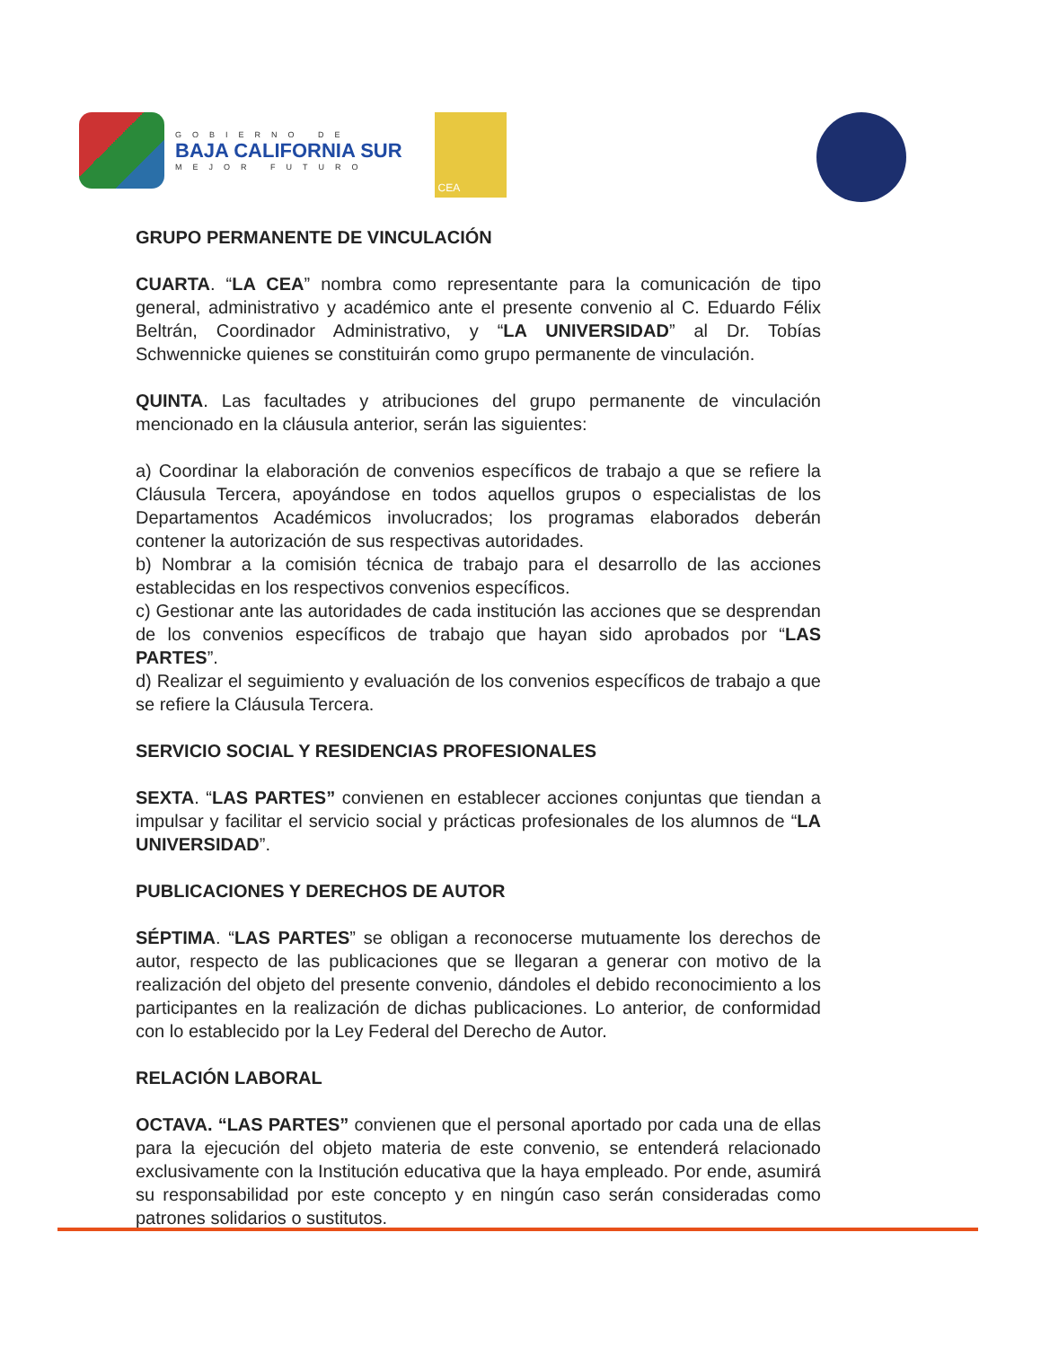GOBIERNO DE
BAJA CALIFORNIA SUR
MEJOR FUTURO
CEA
GRUPO PERMANENTE DE VINCULACIÓN
CUARTA. “LA CEA” nombra como representante para la comunicación de tipo general, administrativo y académico ante el presente convenio al C. Eduardo Félix Beltrán, Coordinador Administrativo, y “LA UNIVERSIDAD” al Dr. Tobías Schwennicke quienes se constituirán como grupo permanente de vinculación.
QUINTA. Las facultades y atribuciones del grupo permanente de vinculación mencionado en la cláusula anterior, serán las siguientes:
a) Coordinar la elaboración de convenios específicos de trabajo a que se refiere la Cláusula Tercera, apoyándose en todos aquellos grupos o especialistas de los Departamentos Académicos involucrados; los programas elaborados deberán contener la autorización de sus respectivas autoridades.
b) Nombrar a la comisión técnica de trabajo para el desarrollo de las acciones establecidas en los respectivos convenios específicos.
c) Gestionar ante las autoridades de cada institución las acciones que se desprendan de los convenios específicos de trabajo que hayan sido aprobados por “LAS PARTES”.
d) Realizar el seguimiento y evaluación de los convenios específicos de trabajo a que se refiere la Cláusula Tercera.
SERVICIO SOCIAL Y RESIDENCIAS PROFESIONALES
SEXTA. “LAS PARTES” convienen en establecer acciones conjuntas que tiendan a impulsar y facilitar el servicio social y prácticas profesionales de los alumnos de “LA UNIVERSIDAD”.
PUBLICACIONES Y DERECHOS DE AUTOR
SÉPTIMA. “LAS PARTES” se obligan a reconocerse mutuamente los derechos de autor, respecto de las publicaciones que se llegaran a generar con motivo de la realización del objeto del presente convenio, dándoles el debido reconocimiento a los participantes en la realización de dichas publicaciones. Lo anterior, de conformidad con lo establecido por la Ley Federal del Derecho de Autor.
RELACIÓN LABORAL
OCTAVA. “LAS PARTES” convienen que el personal aportado por cada una de ellas para la ejecución del objeto materia de este convenio, se entenderá relacionado exclusivamente con la Institución educativa que la haya empleado. Por ende, asumirá su responsabilidad por este concepto y en ningún caso serán consideradas como patrones solidarios o sustitutos.